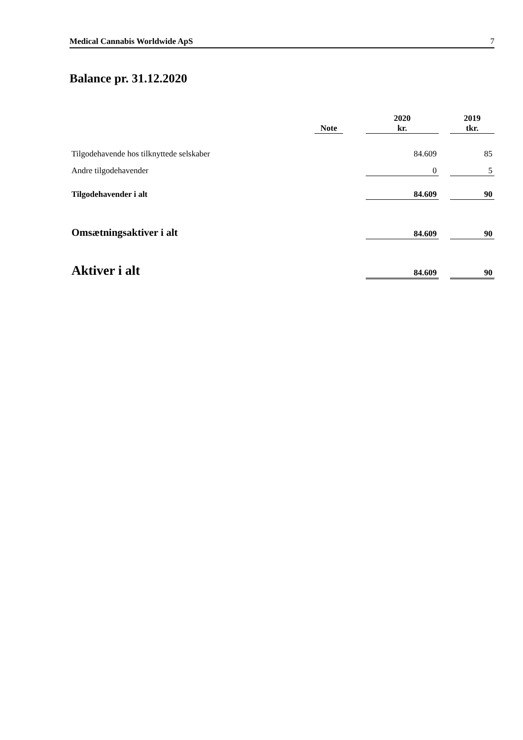Medical Cannabis Worldwide ApS 7
Balance pr. 31.12.2020
| | Note | | 2020 kr. | | 2019 tkr. |
| --- | --- | --- | --- | --- | --- |
| Tilgodehavende hos tilknyttede selskaber | | | 84.609 | | 85 |
| Andre tilgodehavender | | | 0 | | 5 |
| Tilgodehavender i alt | | | 84.609 | | 90 |
| Omsætningsaktiver i alt | | | 84.609 | | 90 |
| Aktiver i alt | | | 84.609 | | 90 |